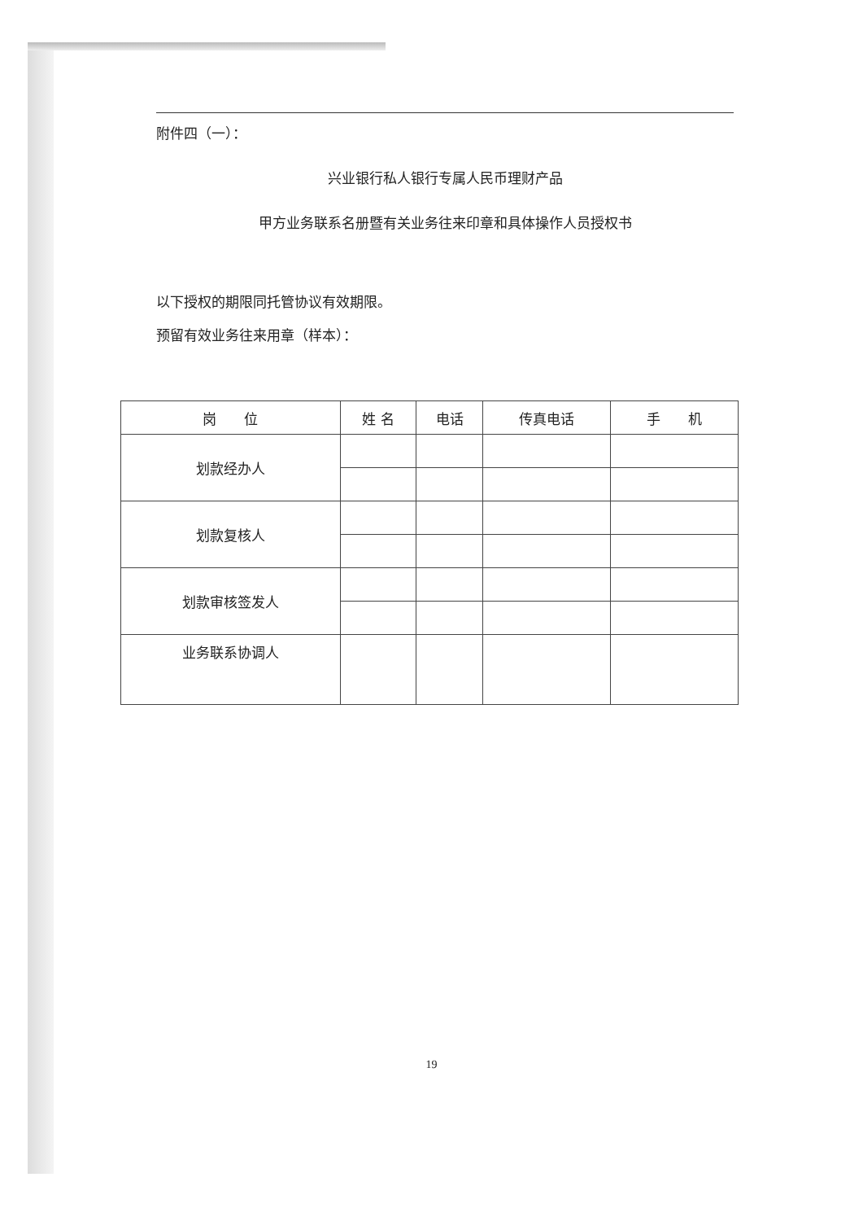附件四（一）：
兴业银行私人银行专属人民币理财产品
甲方业务联系名册暨有关业务往来印章和具体操作人员授权书
以下授权的期限同托管协议有效期限。
预留有效业务往来用章（样本）：
| 岗 位 | 姓 名 | 电话 | 传真电话 | 手 机 |
| --- | --- | --- | --- | --- |
| 划款经办人 | | | | |
| 划款复核人 | | | | |
| 划款审核签发人 | | | | |
| 业务联系协调人 | | | | |
19